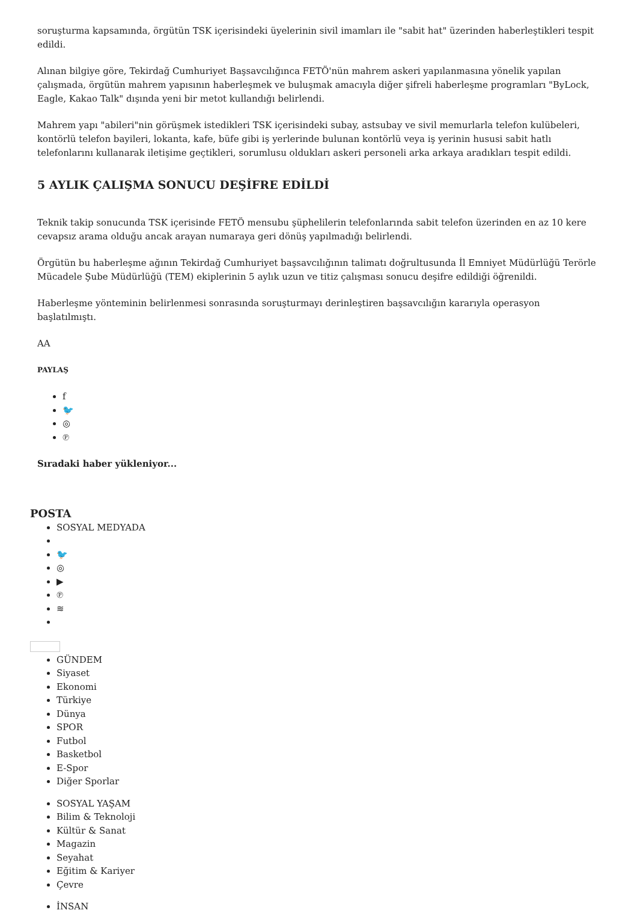soruşturma kapsamında, örgütün TSK içerisindeki üyelerinin sivil imamları ile "sabit hat" üzerinden haberleştikleri tespit edildi.
Alınan bilgiye göre, Tekirdağ Cumhuriyet Başsavcılığınca FETÖ'nün mahrem askeri yapılanmasına yönelik yapılan çalışmada, örgütün mahrem yapısının haberleşmek ve buluşmak amacıyla diğer şifreli haberleşme programları "ByLock, Eagle, Kakao Talk" dışında yeni bir metot kullandığı belirlendi.
Mahrem yapı "abileri"nin görüşmek istedikleri TSK içerisindeki subay, astsubay ve sivil memurlarla telefon kulübeleri, kontörlü telefon bayileri, lokanta, kafe, büfe gibi iş yerlerinde bulunan kontörlü veya iş yerinin hususi sabit hatlı telefonlarını kullanarak iletişime geçtikleri, sorumlusu oldukları askeri personeli arka arkaya aradıkları tespit edildi.
5 AYLIK ÇALIŞMA SONUCU DEŞİFRE EDİLDİ
Teknik takip sonucunda TSK içerisinde FETÖ mensubu şüphelilerin telefonlarında sabit telefon üzerinden en az 10 kere cevapsız arama olduğu ancak arayan numaraya geri dönüş yapılmadığı belirlendi.
Örgütün bu haberleşme ağının Tekirdağ Cumhuriyet başsavcılığının talimatı doğrultusunda İl Emniyet Müdürlüğü Terörle Mücadele Şube Müdürlüğü (TEM) ekiplerinin 5 aylık uzun ve titiz çalışması sonucu deşifre edildiği öğrenildi.
Haberleşme yönteminin belirlenmesi sonrasında soruşturmayı derinleştiren başsavcılığın kararıyla operasyon başlatılmıştı.
AA
PAYLAŞ
f
🐦
◎
℗
Sıradaki haber yükleniyor...
POSTA
SOSYAL MEDYADA
🐦
◎
▶
℗
≋
GÜNDEM
Siyaset
Ekonomi
Türkiye
Dünya
SPOR
Futbol
Basketbol
E-Spor
Diğer Sporlar
SOSYAL YAŞAM
Bilim & Teknoloji
Kültür & Sanat
Magazin
Seyahat
Eğitim & Kariyer
Çevre
İNSAN